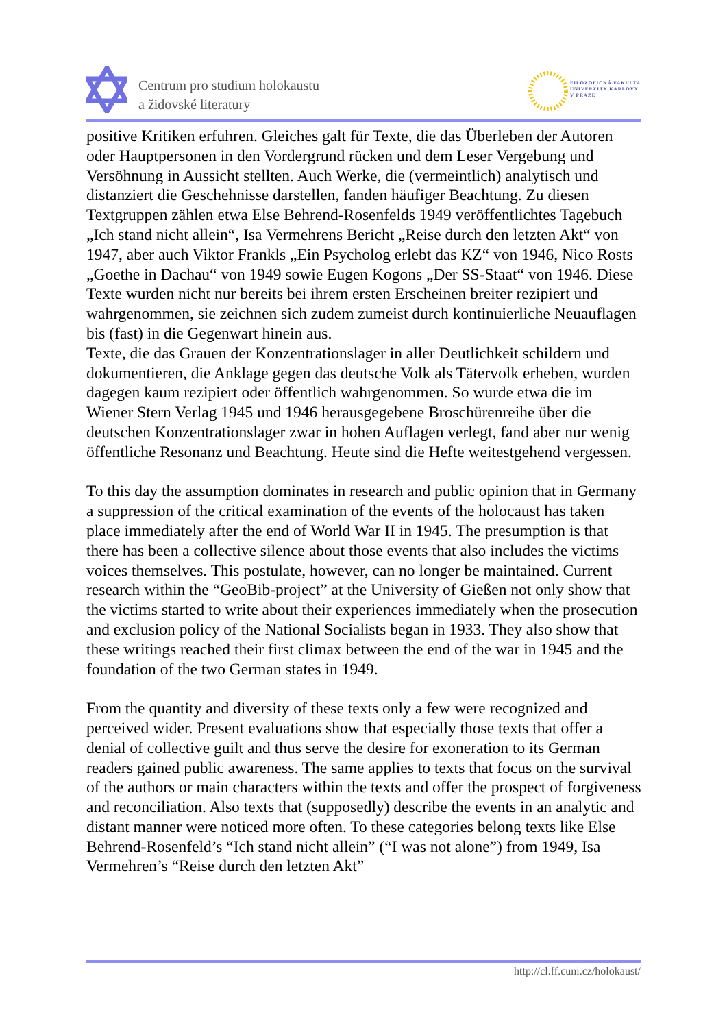Centrum pro studium holokaustu
a židovské literatury
FILOZOFICKÁ FAKULTA
UNIVERZITY KARLOVY
V PRAZE
positive Kritiken erfuhren. Gleiches galt für Texte, die das Überleben der Autoren oder Hauptpersonen in den Vordergrund rücken und dem Leser Vergebung und Versöhnung in Aussicht stellten. Auch Werke, die (vermeintlich) analytisch und distanziert die Geschehnisse darstellen, fanden häufiger Beachtung. Zu diesen Textgruppen zählen etwa Else Behrend-Rosenfelds 1949 veröffentlichtes Tagebuch „Ich stand nicht allein“, Isa Vermehrens Bericht „Reise durch den letzten Akt“ von 1947, aber auch Viktor Frankls „Ein Psycholog erlebt das KZ“ von 1946, Nico Rosts „Goethe in Dachau“ von 1949 sowie Eugen Kogons „Der SS-Staat“ von 1946. Diese Texte wurden nicht nur bereits bei ihrem ersten Erscheinen breiter rezipiert und wahrgenommen, sie zeichnen sich zudem zumeist durch kontinuierliche Neuauflagen bis (fast) in die Gegenwart hinein aus.
Texte, die das Grauen der Konzentrationslager in aller Deutlichkeit schildern und dokumentieren, die Anklage gegen das deutsche Volk als Tätervolk erheben, wurden dagegen kaum rezipiert oder öffentlich wahrgenommen. So wurde etwa die im Wiener Stern Verlag 1945 und 1946 herausgegebene Broschürenreihe über die deutschen Konzentrationslager zwar in hohen Auflagen verlegt, fand aber nur wenig öffentliche Resonanz und Beachtung. Heute sind die Hefte weitestgehend vergessen.
To this day the assumption dominates in research and public opinion that in Germany a suppression of the critical examination of the events of the holocaust has taken place immediately after the end of World War II in 1945. The presumption is that there has been a collective silence about those events that also includes the victims voices themselves. This postulate, however, can no longer be maintained. Current research within the “GeoBib-project” at the University of Gießen not only show that the victims started to write about their experiences immediately when the prosecution and exclusion policy of the National Socialists began in 1933. They also show that these writings reached their first climax between the end of the war in 1945 and the foundation of the two German states in 1949.
From the quantity and diversity of these texts only a few were recognized and perceived wider. Present evaluations show that especially those texts that offer a denial of collective guilt and thus serve the desire for exoneration to its German readers gained public awareness. The same applies to texts that focus on the survival of the authors or main characters within the texts and offer the prospect of forgiveness and reconciliation. Also texts that (supposedly) describe the events in an analytic and distant manner were noticed more often. To these categories belong texts like Else Behrend-Rosenfeld’s “Ich stand nicht allein” (“I was not alone”) from 1949, Isa Vermehren’s “Reise durch den letzten Akt”
http://cl.ff.cuni.cz/holokaust/